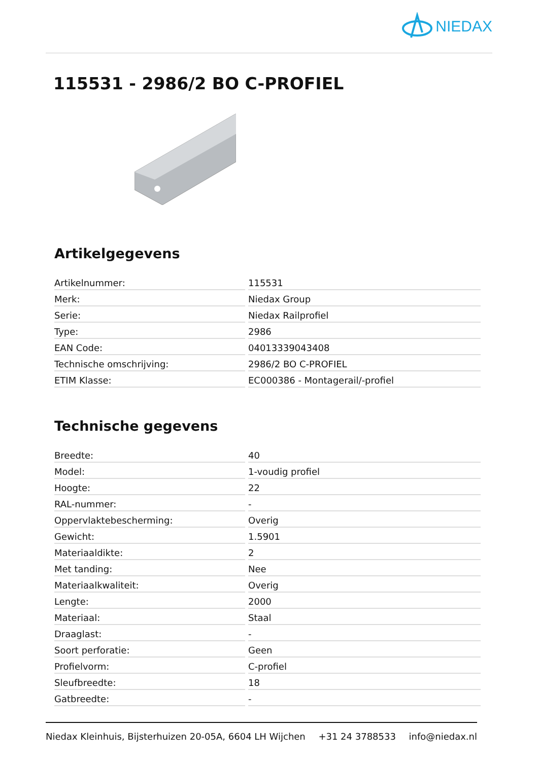NIEDAX
115531 - 2986/2 BO C-PROFIEL
Artikelgegevens
| Artikelnummer: | 115531 |
| Merk: | Niedax Group |
| Serie: | Niedax Railprofiel |
| Type: | 2986 |
| EAN Code: | 04013339043408 |
| Technische omschrijving: | 2986/2 BO C-PROFIEL |
| ETIM Klasse: | EC000386 - Montagerail/-profiel |
Technische gegevens
| Breedte: | 40 |
| Model: | 1-voudig profiel |
| Hoogte: | 22 |
| RAL-nummer: | - |
| Oppervlaktebescherming: | Overig |
| Gewicht: | 1.5901 |
| Materiaaldikte: | 2 |
| Met tanding: | Nee |
| Materiaalkwaliteit: | Overig |
| Lengte: | 2000 |
| Materiaal: | Staal |
| Draaglast: | - |
| Soort perforatie: | Geen |
| Profielvorm: | C-profiel |
| Sleufbreedte: | 18 |
| Gatbreedte: | - |
Niedax Kleinhuis, Bijsterhuizen 20-05A, 6604 LH Wijchen +31 24 3788533 info@niedax.nl